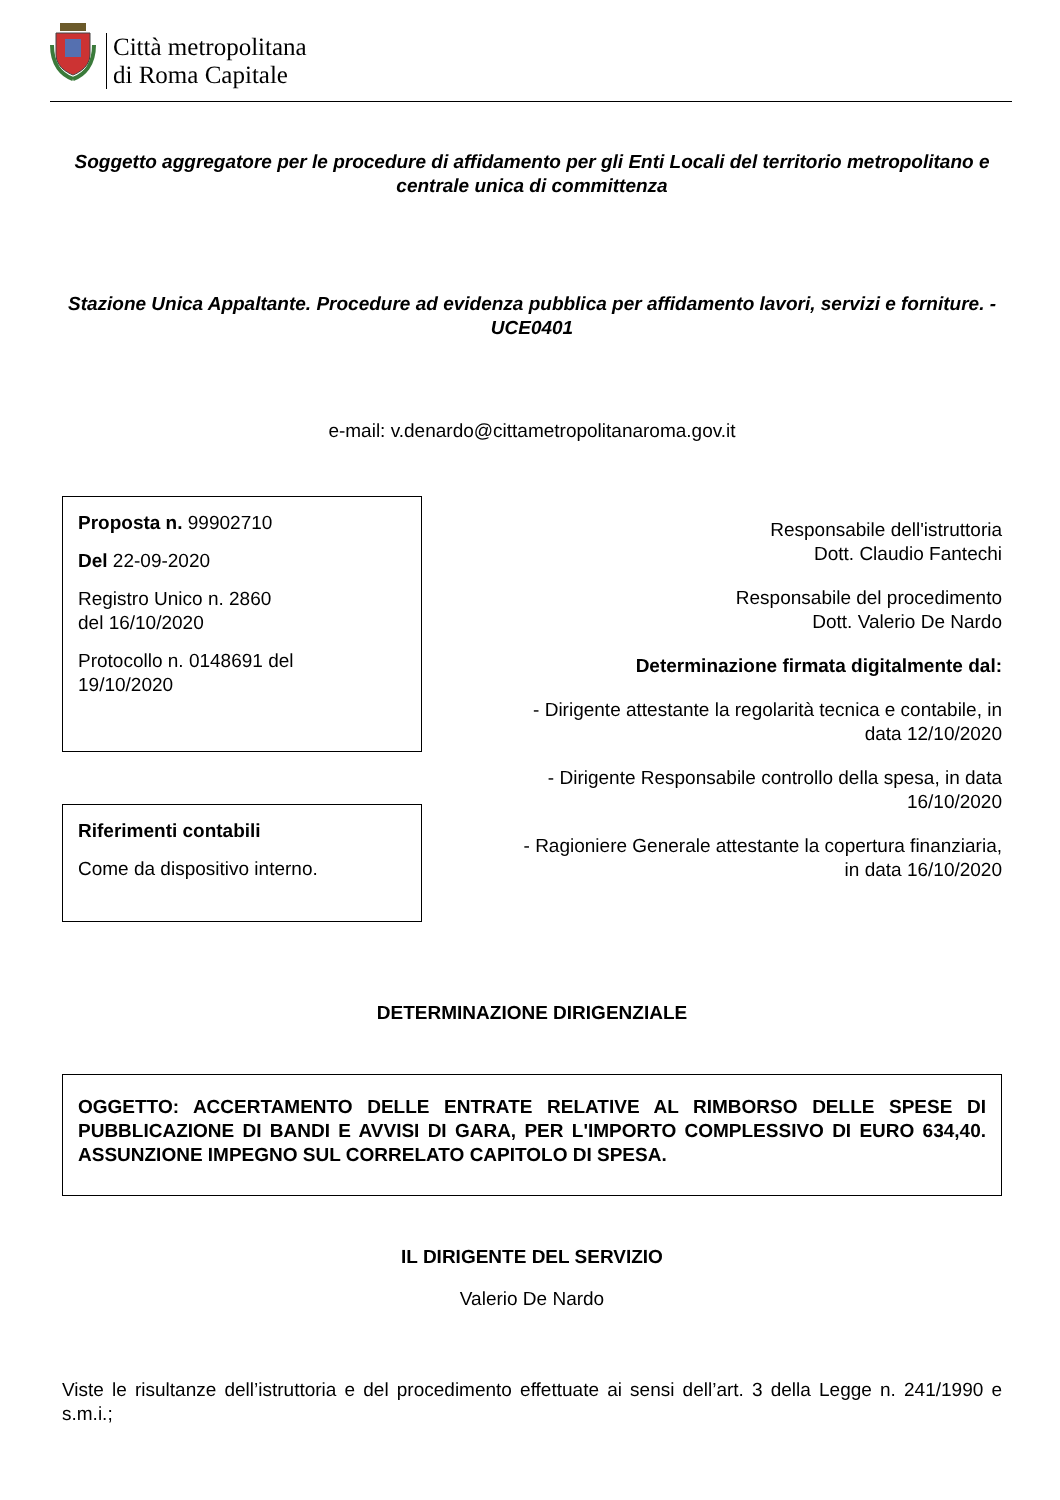Città metropolitana
di Roma Capitale
Soggetto aggregatore per le procedure di affidamento per gli Enti Locali del territorio metropolitano e centrale unica di committenza
Stazione Unica Appaltante. Procedure ad evidenza pubblica per affidamento lavori, servizi e forniture. - UCE0401
e-mail: v.denardo@cittametropolitanaroma.gov.it
Proposta n. 99902710
Del 22-09-2020
Registro Unico n. 2860
del 16/10/2020
Protocollo n. 0148691 del
19/10/2020
Riferimenti contabili
Come da dispositivo interno.
Responsabile dell'istruttoria
Dott. Claudio Fantechi
Responsabile del procedimento
Dott. Valerio De Nardo
Determinazione firmata digitalmente dal:
- Dirigente attestante la regolarità tecnica e contabile, in
data 12/10/2020
- Dirigente Responsabile controllo della spesa, in data
16/10/2020
- Ragioniere Generale attestante la copertura finanziaria,
in data 16/10/2020
DETERMINAZIONE DIRIGENZIALE
OGGETTO: ACCERTAMENTO DELLE ENTRATE RELATIVE AL RIMBORSO DELLE SPESE DI PUBBLICAZIONE DI BANDI E AVVISI DI GARA, PER L'IMPORTO COMPLESSIVO DI EURO 634,40. ASSUNZIONE IMPEGNO SUL CORRELATO CAPITOLO DI SPESA.
IL DIRIGENTE DEL SERVIZIO
Valerio De Nardo
Viste le risultanze dell’istruttoria e del procedimento effettuate ai sensi dell’art. 3 della Legge n. 241/1990 e s.m.i.;